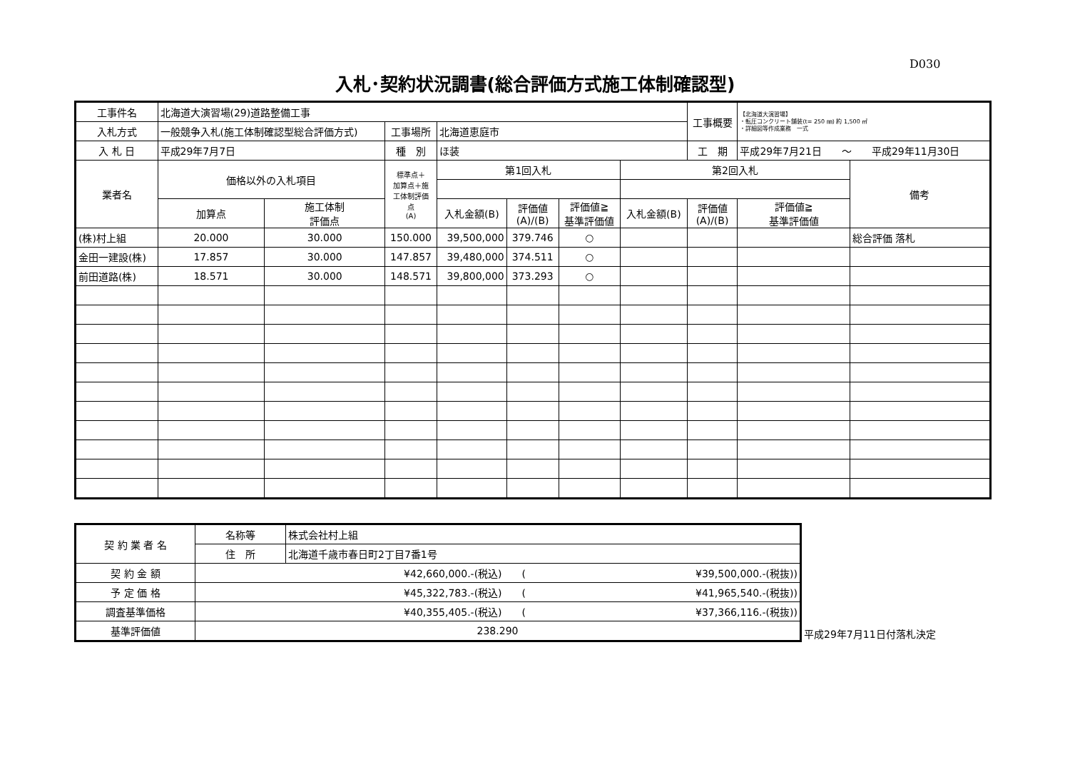D030
入札･契約状況調書(総合評価方式施工体制確認型)
| 工事件名 | 北海道大演習場(29)道路整備工事 | | | | | | | | 工事概要 | 【北海道大演習場】 ・転圧コンクリート舗装(t= 250 ㎜) 約 1,500 ㎡ ・詳細図等作成業務 一式 | |
| 入札方式 | 一般競争入札(施工体制確認型総合評価方式) | | | 工事場所 | 北海道恵庭市 | | | | | | |
| 入 札 日 | 平成29年7月7日 | | | 種 別 | ほ装 | | | | 工 期 | 平成29年7月21日 ～ 平成29年11月30日 | |
| 業者名 | | 価格以外の入札項目 | | 標準点＋ 加算点＋施 工体制評価 点 (A) | 第1回入札 | | | 第2回入札 | | | 備考 |
| | | 加算点 | 施工体制 評価点 | | 入札金額(B) | 評価値 (A)/(B) | 評価値≧ 基準評価値 | 入札金額(B) | 評価値 (A)/(B) | 評価値≧ 基準評価値 | |
| (株)村上組 | | 20.000 | 30.000 | 150.000 | 39,500,000 | 379.746 | ○ | | | | 総合評価 落札 |
| 金田一建設(株) | | 17.857 | 30.000 | 147.857 | 39,480,000 | 374.511 | ○ | | | | |
| 前田道路(株) | | 18.571 | 30.000 | 148.571 | 39,800,000 | 373.293 | ○ | | | | |
| 契 約 業 者 名 | 名称等 | 株式会社村上組 |
| | 住 所 | 北海道千歳市春日町2丁目7番1号 |
| 契 約 金 額 | ¥42,660,000.-(税込) ( ¥39,500,000.-(税抜)) | |
| 予 定 価 格 | ¥45,322,783.-(税込) ( ¥41,965,540.-(税抜)) | |
| 調査基準価格 | ¥40,355,405.-(税込) ( ¥37,366,116.-(税抜)) | |
| 基準評価値 | 238.290 | |
平成29年7月11日付落札決定